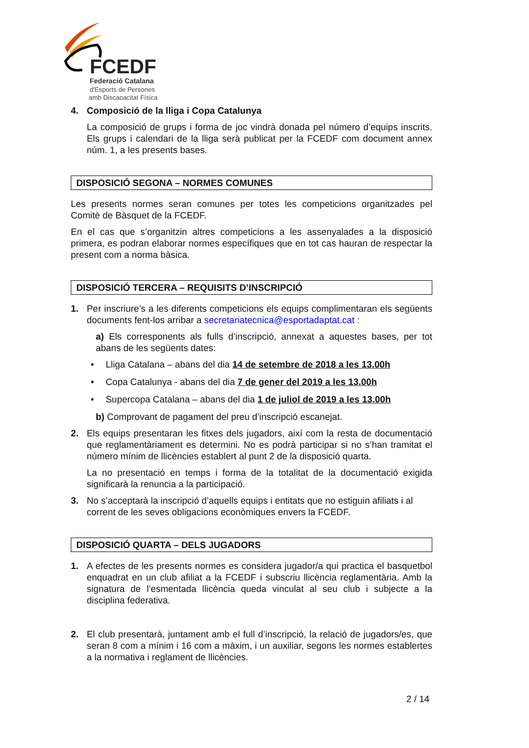FCEDF
Federació Catalana
d'Esports de Persones
amb Discapacitat Física
4. Composició de la lliga i Copa Catalunya
La composició de grups i forma de joc vindrà donada pel número d’equips inscrits. Els grups i calendari de la lliga serà publicat per la FCEDF com document annex núm. 1, a les presents bases.
DISPOSICIÓ SEGONA – NORMES COMUNES
Les presents normes seran comunes per totes les competicions organitzades pel Comitè de Bàsquet de la FCEDF.
En el cas que s’organitzin altres competicions a les assenyalades a la disposició primera, es podran elaborar normes específiques que en tot cas hauran de respectar la present com a norma bàsica.
DISPOSICIÓ TERCERA – REQUISITS D’INSCRIPCIÓ
1. Per inscriure’s a les diferents competicions els equips complimentaran els següents documents fent-los arribar a secretariatecnica@esportadaptat.cat :
a) Els corresponents als fulls d’inscripció, annexat a aquestes bases, per tot abans de les següents dates:
• Lliga Catalana – abans del dia 14 de setembre de 2018 a les 13.00h
• Copa Catalunya - abans del dia 7 de gener del 2019 a les 13.00h
• Supercopa Catalana – abans del dia 1 de juliol de 2019 a les 13.00h
b) Comprovant de pagament del preu d’inscripció escanejat.
2. Els equips presentaran les fitxes dels jugadors, així com la resta de documentació que reglamentàriament es determini. No es podrà participar si no s’han tramitat el número mínim de llicències establert al punt 2 de la disposició quarta.
La no presentació en temps i forma de la totalitat de la documentació exigida significarà la renuncia a la participació.
3. No s’acceptarà la inscripció d’aquells equips i entitats que no estiguin afiliats i al corrent de les seves obligacions econòmiques envers la FCEDF.
DISPOSICIÓ QUARTA – DELS JUGADORS
1. A efectes de les presents normes es considera jugador/a qui practica el basquetbol enquadrat en un club afiliat a la FCEDF i subscriu llicència reglamentària. Amb la signatura de l’esmentada llicència queda vinculat al seu club i subjecte a la disciplina federativa.
2. El club presentarà, juntament amb el full d’inscripció, la relació de jugadors/es, que seran 8 com a mínim i 16 com a màxim, i un auxiliar, segons les normes establertes a la normativa i reglament de llicències.
2 / 14